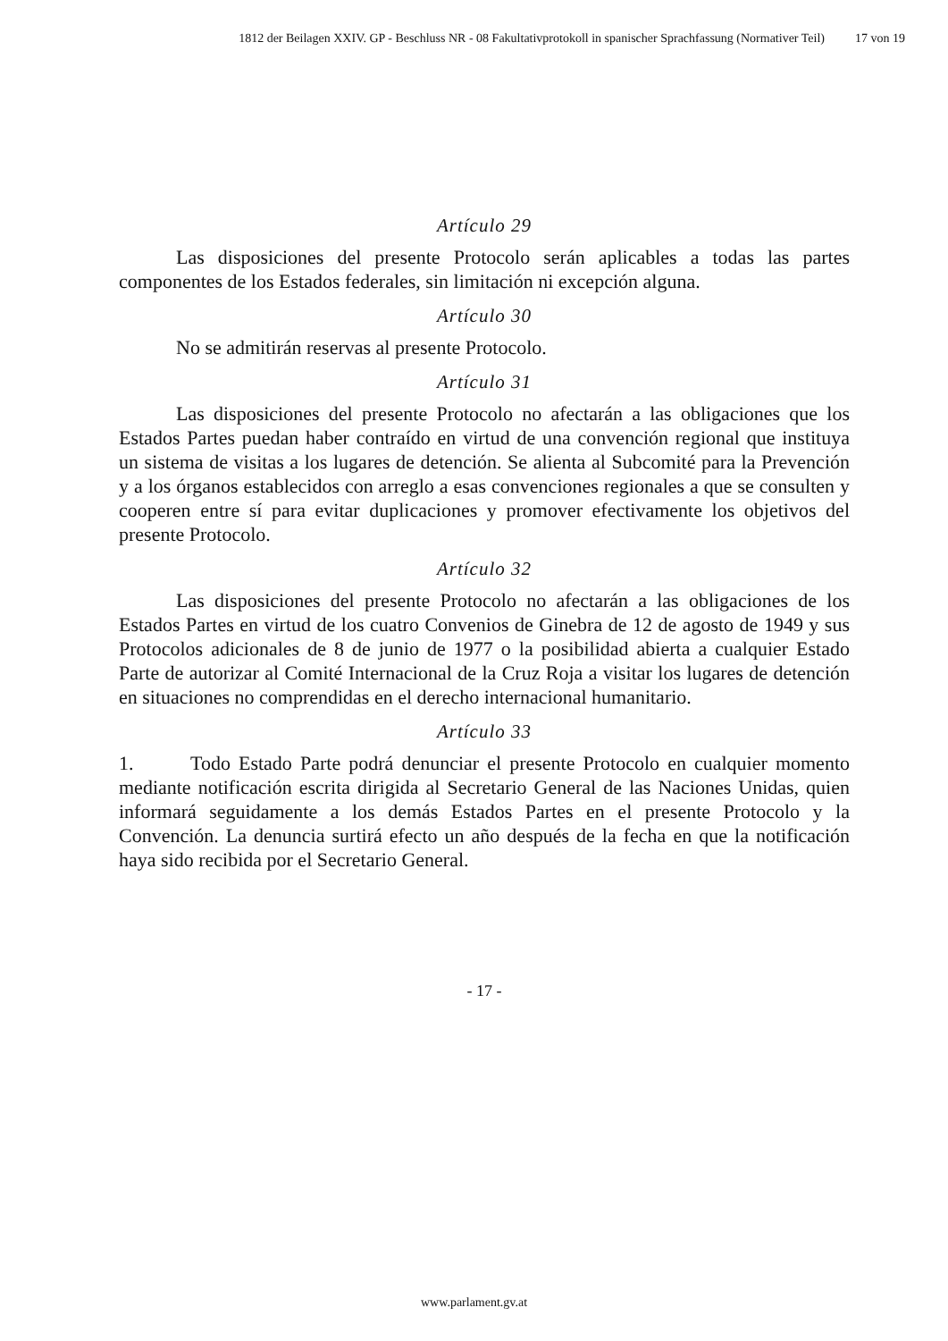1812 der Beilagen XXIV. GP - Beschluss NR - 08 Fakultativprotokoll in spanischer Sprachfassung (Normativer Teil) 17 von 19
Artículo 29
Las disposiciones del presente Protocolo serán aplicables a todas las partes componentes de los Estados federales, sin limitación ni excepción alguna.
Artículo 30
No se admitirán reservas al presente Protocolo.
Artículo 31
Las disposiciones del presente Protocolo no afectarán a las obligaciones que los Estados Partes puedan haber contraído en virtud de una convención regional que instituya un sistema de visitas a los lugares de detención. Se alienta al Subcomité para la Prevención y a los órganos establecidos con arreglo a esas convenciones regionales a que se consulten y cooperen entre sí para evitar duplicaciones y promover efectivamente los objetivos del presente Protocolo.
Artículo 32
Las disposiciones del presente Protocolo no afectarán a las obligaciones de los Estados Partes en virtud de los cuatro Convenios de Ginebra de 12 de agosto de 1949 y sus Protocolos adicionales de 8 de junio de 1977 o la posibilidad abierta a cualquier Estado Parte de autorizar al Comité Internacional de la Cruz Roja a visitar los lugares de detención en situaciones no comprendidas en el derecho internacional humanitario.
Artículo 33
1. Todo Estado Parte podrá denunciar el presente Protocolo en cualquier momento mediante notificación escrita dirigida al Secretario General de las Naciones Unidas, quien informará seguidamente a los demás Estados Partes en el presente Protocolo y la Convención. La denuncia surtirá efecto un año después de la fecha en que la notificación haya sido recibida por el Secretario General.
- 17 -
www.parlament.gv.at